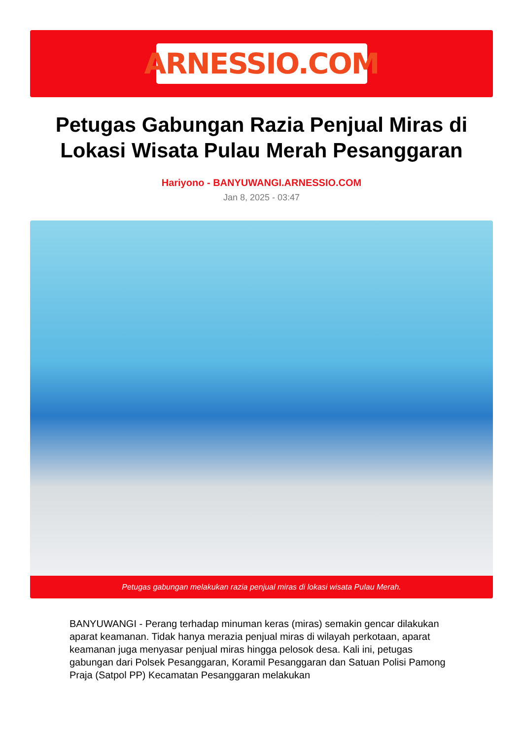ARNESSIO.COM
Petugas Gabungan Razia Penjual Miras di Lokasi Wisata Pulau Merah Pesanggaran
Hariyono - BANYUWANGI.ARNESSIO.COM
Jan 8, 2025 - 03:47
Petugas gabungan melakukan razia penjual miras di lokasi wisata Pulau Merah.
BANYUWANGI - Perang terhadap minuman keras (miras) semakin gencar dilakukan aparat keamanan. Tidak hanya merazia penjual miras di wilayah perkotaan, aparat keamanan juga menyasar penjual miras hingga pelosok desa. Kali ini, petugas gabungan dari Polsek Pesanggaran, Koramil Pesanggaran dan Satuan Polisi Pamong Praja (Satpol PP) Kecamatan Pesanggaran melakukan